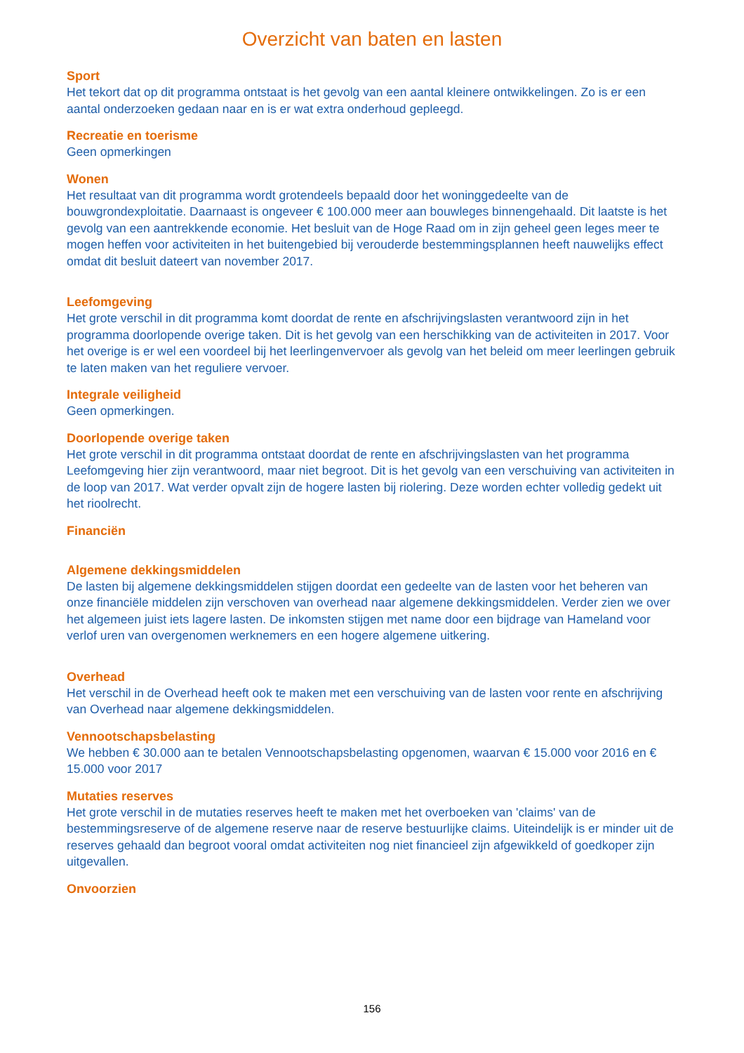Overzicht van baten en lasten
Sport
Het tekort dat op dit programma ontstaat is het gevolg van een aantal kleinere ontwikkelingen. Zo is er een aantal onderzoeken gedaan naar en is er wat extra onderhoud gepleegd.
Recreatie en toerisme
Geen opmerkingen
Wonen
Het resultaat van dit programma wordt grotendeels bepaald door het woninggedeelte van de bouwgrondexploitatie. Daarnaast is ongeveer € 100.000 meer aan bouwleges binnengehaald. Dit laatste is het gevolg van een aantrekkende economie. Het besluit van de Hoge Raad om in zijn geheel geen leges meer te mogen heffen voor activiteiten in het buitengebied bij verouderde bestemmingsplannen heeft nauwelijks effect omdat dit besluit dateert van november 2017.
Leefomgeving
Het grote verschil in dit programma komt doordat de rente en afschrijvingslasten verantwoord zijn in het programma doorlopende overige taken. Dit is het gevolg van een herschikking van de activiteiten in 2017. Voor het overige is er wel een voordeel bij het leerlingenvervoer als gevolg van het beleid om meer leerlingen gebruik te laten maken van het reguliere vervoer.
Integrale veiligheid
Geen opmerkingen.
Doorlopende overige taken
Het grote verschil in dit programma ontstaat doordat de rente en afschrijvingslasten van het programma Leefomgeving hier zijn verantwoord, maar niet begroot. Dit is het gevolg van een verschuiving van activiteiten in de loop van 2017. Wat verder opvalt zijn de hogere lasten bij riolering. Deze worden echter volledig gedekt uit het rioolrecht.
Financiën
Algemene dekkingsmiddelen
De lasten bij algemene dekkingsmiddelen stijgen doordat een gedeelte van de lasten voor het beheren van onze financiële middelen zijn verschoven van overhead naar algemene dekkingsmiddelen. Verder zien we over het algemeen juist iets lagere lasten. De inkomsten stijgen met name door een bijdrage van Hameland voor verlof uren van overgenomen werknemers en een hogere algemene uitkering.
Overhead
Het verschil in de Overhead heeft ook te maken met een verschuiving van de lasten voor rente en afschrijving van Overhead naar algemene dekkingsmiddelen.
Vennootschapsbelasting
We hebben € 30.000 aan te betalen Vennootschapsbelasting opgenomen, waarvan € 15.000 voor 2016 en € 15.000 voor 2017
Mutaties reserves
Het grote verschil in de mutaties reserves heeft te maken met het overboeken van 'claims' van de bestemmingsreserve of de algemene reserve naar de reserve bestuurlijke claims. Uiteindelijk is er minder uit de reserves gehaald dan begroot vooral omdat activiteiten nog niet financieel zijn afgewikkeld of goedkoper zijn uitgevallen.
Onvoorzien
156